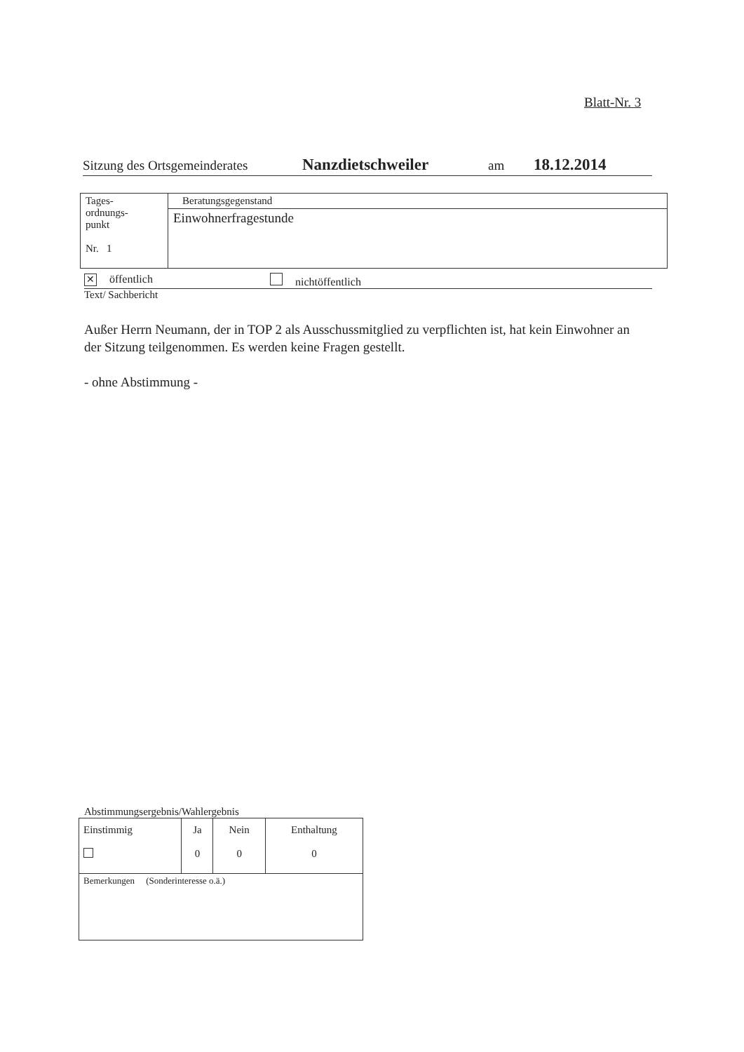Blatt-Nr. 3
Sitzung des Ortsgemeinderates Nanzdietschweiler am 18.12.2014
| Tages- ordnungs- punkt Nr. 1 | Beratungsgegenstand |
| | Einwohnerfragestunde |
✕ öffentlich nichtöffentlich
Text/ Sachbericht
Außer Herrn Neumann, der in TOP 2 als Ausschussmitglied zu verpflichten ist, hat kein Einwohner an der Sitzung teilgenommen. Es werden keine Fragen gestellt.
- ohne Abstimmung -
Abstimmungsergebnis/Wahlergebnis
| Einstimmig | Ja 0 | Nein 0 | Enthaltung 0 |
| Bemerkungen (Sonderinteresse o.ä.) | | | |